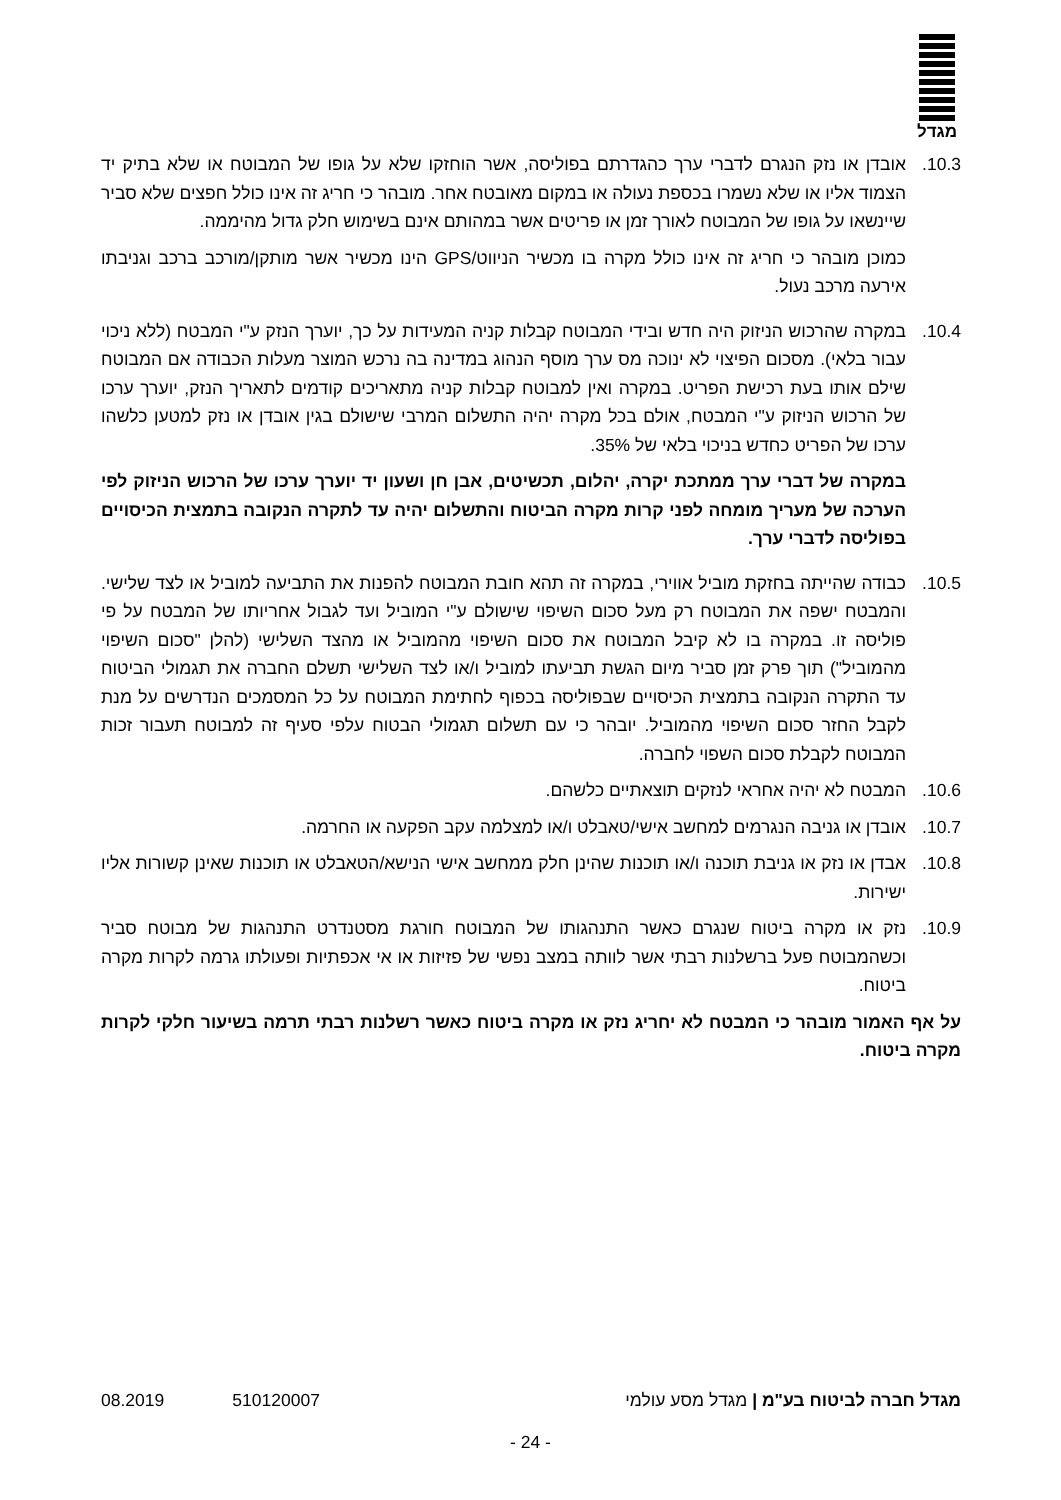מגדל
10.3. אובדן או נזק הנגרם לדברי ערך כהגדרתם בפוליסה, אשר הוחזקו שלא על גופו של המבוטח או שלא בתיק יד הצמוד אליו או שלא נשמרו בכספת נעולה או במקום מאובטח אחר. מובהר כי חריג זה אינו כולל חפצים שלא סביר שיינשאו על גופו של המבוטח לאורך זמן או פריטים אשר במהותם אינם בשימוש חלק גדול מהיממה.
כמוכן מובהר כי חריג זה אינו כולל מקרה בו מכשיר הניווט/GPS הינו מכשיר אשר מותקן/מורכב ברכב וגניבתו אירעה מרכב נעול.
10.4. במקרה שהרכוש הניזוק היה חדש ובידי המבוטח קבלות קניה המעידות על כך, יוערך הנזק ע"י המבטח (ללא ניכוי עבור בלאי). מסכום הפיצוי לא ינוכה מס ערך מוסף הנהוג במדינה בה נרכש המוצר מעלות הכבודה אם המבוטח שילם אותו בעת רכישת הפריט. במקרה ואין למבוטח קבלות קניה מתאריכים קודמים לתאריך הנזק, יוערך ערכו של הרכוש הניזוק ע"י המבטח, אולם בכל מקרה יהיה התשלום המרבי שישולם בגין אובדן או נזק למטען כלשהו ערכו של הפריט כחדש בניכוי בלאי של 35%.
במקרה של דברי ערך ממתכת יקרה, יהלום, תכשיטים, אבן חן ושעון יד יוערך ערכו של הרכוש הניזוק לפי הערכה של מעריך מומחה לפני קרות מקרה הביטוח והתשלום יהיה עד לתקרה הנקובה בתמצית הכיסויים בפוליסה לדברי ערך.
10.5. כבודה שהייתה בחזקת מוביל אווירי, במקרה זה תהא חובת המבוטח להפנות את התביעה למוביל או לצד שלישי. והמבטח ישפה את המבוטח רק מעל סכום השיפוי שישולם ע"י המוביל ועד לגבול אחריותו של המבטח על פי פוליסה זו. במקרה בו לא קיבל המבוטח את סכום השיפוי מהמוביל או מהצד השלישי (להלן "סכום השיפוי מהמוביל") תוך פרק זמן סביר מיום הגשת תביעתו למוביל ו/או לצד השלישי תשלם החברה את תגמולי הביטוח עד התקרה הנקובה בתמצית הכיסויים שבפוליסה בכפוף לחתימת המבוטח על כל המסמכים הנדרשים על מנת לקבל החזר סכום השיפוי מהמוביל. יובהר כי עם תשלום תגמולי הבטוח עלפי סעיף זה למבוטח תעבור זכות המבוטח לקבלת סכום השפוי לחברה.
10.6. המבטח לא יהיה אחראי לנזקים תוצאתיים כלשהם.
10.7. אובדן או גניבה הנגרמים למחשב אישי/טאבלט ו/או למצלמה עקב הפקעה או החרמה.
10.8. אבדן או נזק או גניבת תוכנה ו/או תוכנות שהינן חלק ממחשב אישי הנישא/הטאבלט או תוכנות שאינן קשורות אליו ישירות.
10.9. נזק או מקרה ביטוח שנגרם כאשר התנהגותו של המבוטח חורגת מסטנדרט התנהגות של מבוטח סביר וכשהמבוטח פעל ברשלנות רבתי אשר לוותה במצב נפשי של פזיזות או אי אכפתיות ופעולתו גרמה לקרות מקרה ביטוח.
על אף האמור מובהר כי המבטח לא יחריג נזק או מקרה ביטוח כאשר רשלנות רבתי תרמה בשיעור חלקי לקרות מקרה ביטוח.
מגדל חברה לביטוח בע"מ | מגדל מסע עולמי 510120007 08.2019
- 24 -